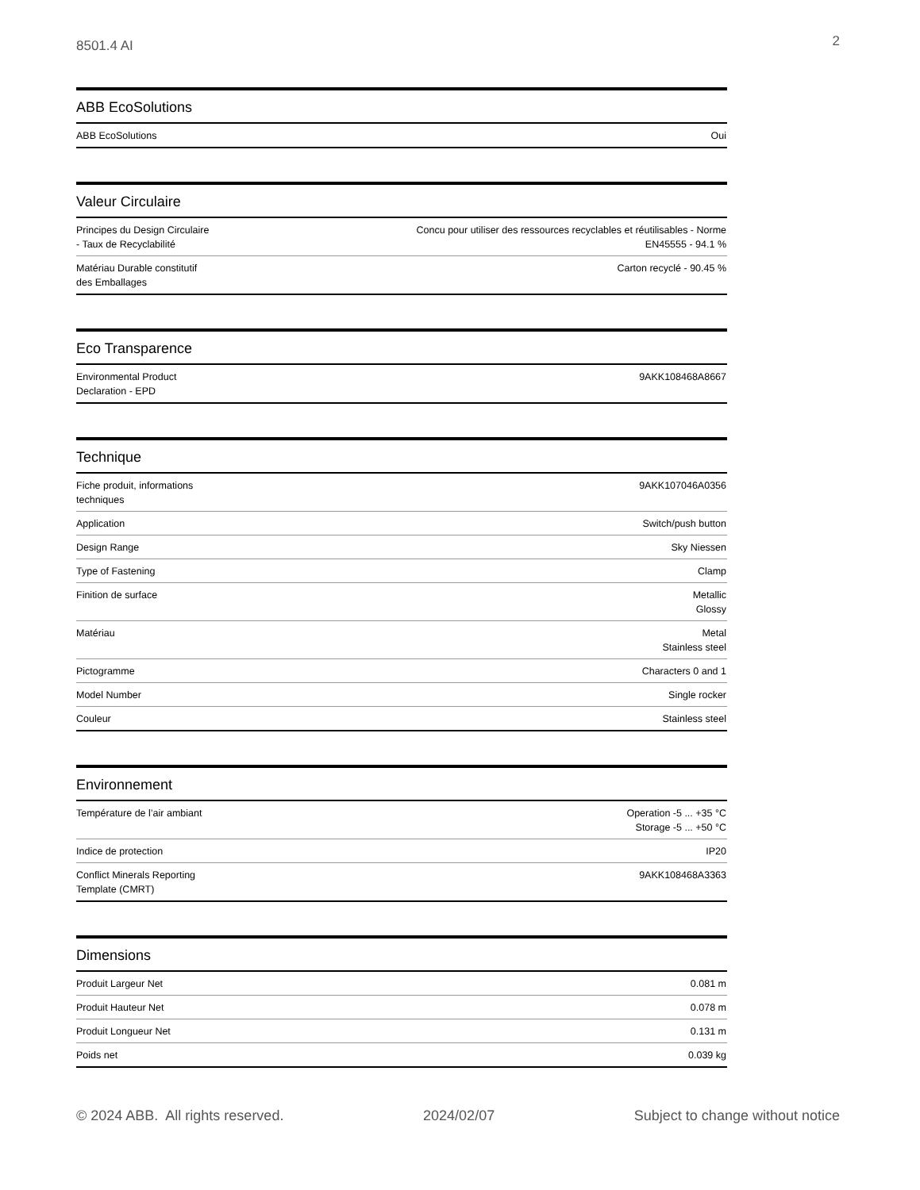8501.4 AI 2
ABB EcoSolutions
| ABB EcoSolutions | Oui |
Valeur Circulaire
| Principes du Design Circulaire - Taux de Recyclabilité | Concu pour utiliser des ressources recyclables et réutilisables - Norme EN45555 - 94.1 % |
| Matériau Durable constitutif des Emballages | Carton recyclé - 90.45 % |
Eco Transparence
| Environmental Product Declaration - EPD | 9AKK108468A8667 |
Technique
| Fiche produit, informations techniques | 9AKK107046A0356 |
| Application | Switch/push button |
| Design Range | Sky Niessen |
| Type of Fastening | Clamp |
| Finition de surface | Metallic Glossy |
| Matériau | Metal Stainless steel |
| Pictogramme | Characters 0 and 1 |
| Model Number | Single rocker |
| Couleur | Stainless steel |
Environnement
| Température de l’air ambiant | Operation -5 ... +35 °C Storage -5 ... +50 °C |
| Indice de protection | IP20 |
| Conflict Minerals Reporting Template (CMRT) | 9AKK108468A3363 |
Dimensions
| Produit Largeur Net | 0.081 m |
| Produit Hauteur Net | 0.078 m |
| Produit Longueur Net | 0.131 m |
| Poids net | 0.039 kg |
© 2024 ABB. All rights reserved. 2024/02/07 Subject to change without notice